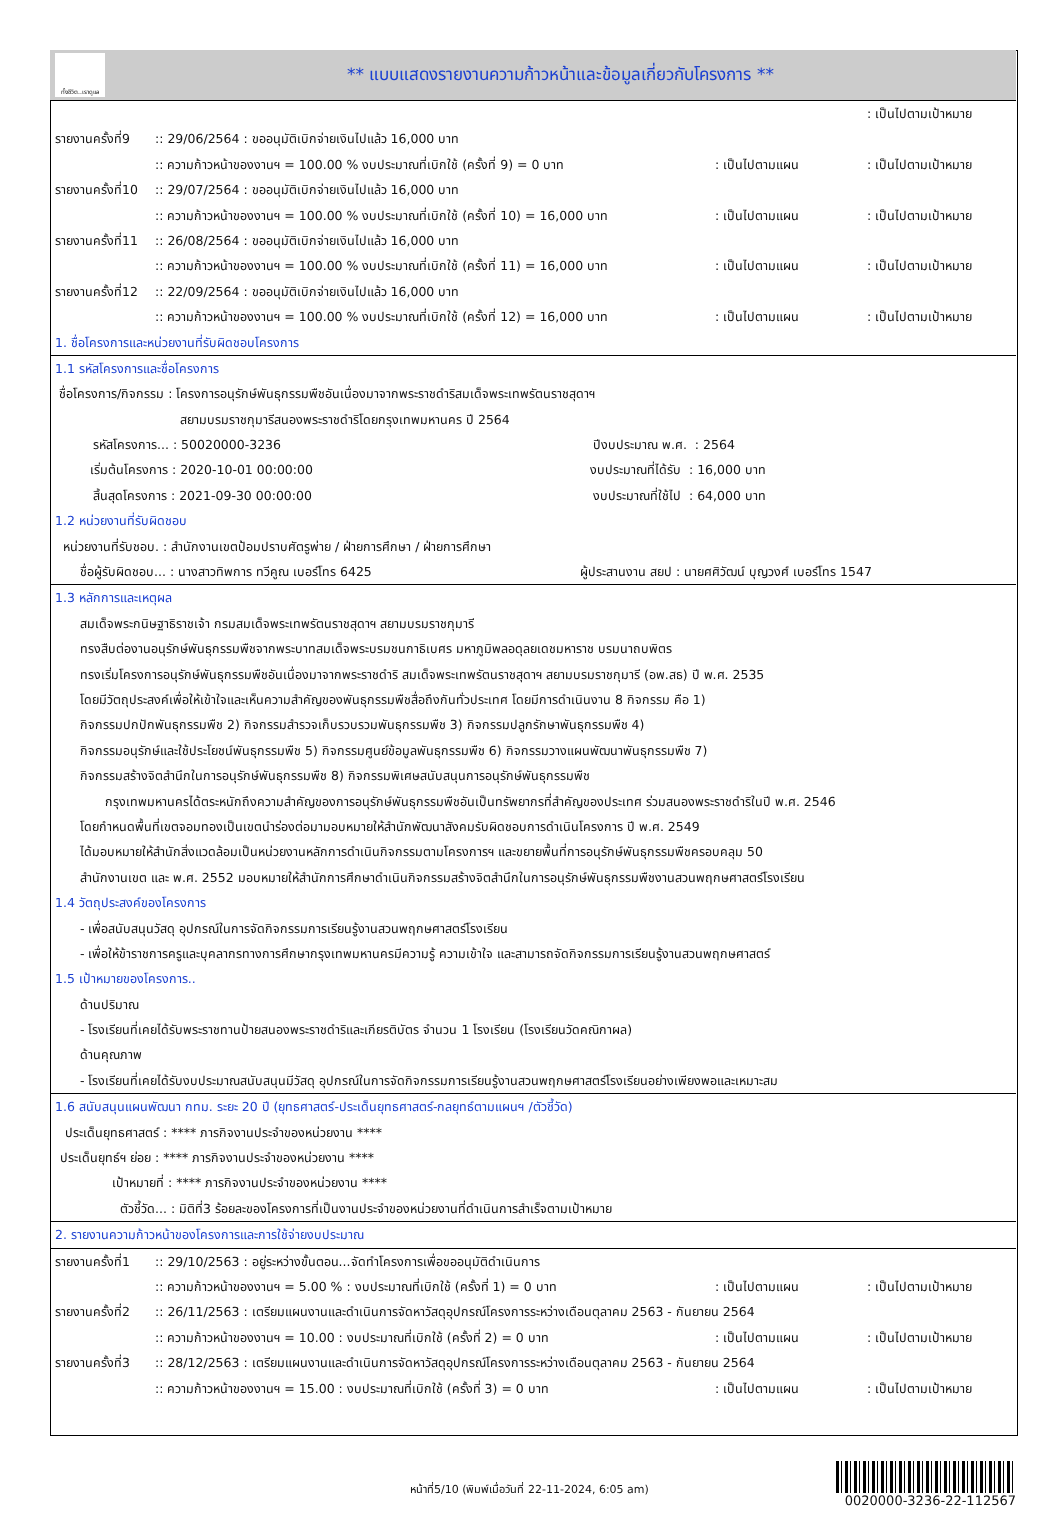ทั้งชีวิต..เราดูแล
** แบบแสดงรายงานความก้าวหน้าและข้อมูลเกี่ยวกับโครงการ **
: เป็นไปตามเป้าหมาย
รายงานครั้งที่9:: 29/06/2564 : ขออนุมัติเบิกจ่ายเงินไปแล้ว 16,000 บาท
:: ความก้าวหน้าของงานฯ = 100.00 % งบประมาณที่เบิกใช้ (ครั้งที่ 9) = 0 บาท: เป็นไปตามแผน: เป็นไปตามเป้าหมาย
รายงานครั้งที่10:: 29/07/2564 : ขออนุมัติเบิกจ่ายเงินไปแล้ว 16,000 บาท
:: ความก้าวหน้าของงานฯ = 100.00 % งบประมาณที่เบิกใช้ (ครั้งที่ 10) = 16,000 บาท: เป็นไปตามแผน: เป็นไปตามเป้าหมาย
รายงานครั้งที่11:: 26/08/2564 : ขออนุมัติเบิกจ่ายเงินไปแล้ว 16,000 บาท
:: ความก้าวหน้าของงานฯ = 100.00 % งบประมาณที่เบิกใช้ (ครั้งที่ 11) = 16,000 บาท: เป็นไปตามแผน: เป็นไปตามเป้าหมาย
รายงานครั้งที่12:: 22/09/2564 : ขออนุมัติเบิกจ่ายเงินไปแล้ว 16,000 บาท
:: ความก้าวหน้าของงานฯ = 100.00 % งบประมาณที่เบิกใช้ (ครั้งที่ 12) = 16,000 บาท: เป็นไปตามแผน: เป็นไปตามเป้าหมาย
1. ชื่อโครงการและหน่วยงานที่รับผิดชอบโครงการ
1.1 รหัสโครงการและชื่อโครงการ
ชื่อโครงการ/กิจกรรม : โครงการอนุรักษ์พันธุกรรมพืชอันเนื่องมาจากพระราชดำริสมเด็จพระเทพรัตนราชสุดาฯ
สยามบรมราชกุมารีสนองพระราชดำริโดยกรุงเทพมหานคร ปี 2564
รหัสโครงการ... : 50020000-3236 ปีงบประมาณ พ.ศ. : 2564
เริ่มต้นโครงการ : 2020-10-01 00:00:00 งบประมาณที่ได้รับ : 16,000 บาท
สิ้นสุดโครงการ : 2021-09-30 00:00:00 งบประมาณที่ใช้ไป : 64,000 บาท
1.2 หน่วยงานที่รับผิดชอบ
หน่วยงานที่รับชอบ. : สำนักงานเขตป้อมปราบศัตรูพ่าย / ฝ่ายการศึกษา / ฝ่ายการศึกษา
ชื่อผู้รับผิดชอบ... : นางสาวทิพการ ทวีคูณ เบอร์โทร 6425 ผู้ประสานงาน สยป : นายศศิวัฒน์ บุญวงศ์ เบอร์โทร 1547
1.3 หลักการและเหตุผล
สมเด็จพระกนิษฐาธิราชเจ้า กรมสมเด็จพระเทพรัตนราชสุดาฯ สยามบรมราชกุมารี
ทรงสืบต่องานอนุรักษ์พันธุกรรมพืชจากพระบาทสมเด็จพระบรมชนกาธิเบศร มหาภูมิพลอดุลยเดชมหาราช บรมนาถบพิตร
ทรงเริ่มโครงการอนุรักษ์พันธุกรรมพืชอันเนื่องมาจากพระราชดำริ สมเด็จพระเทพรัตนราชสุดาฯ สยามบรมราชกุมารี (อพ.สธ) ปี พ.ศ. 2535
โดยมีวัตถุประสงค์เพื่อให้เข้าใจและเห็นความสำคัญของพันธุกรรมพืชสื่อถึงกันทั่วประเทศ โดยมีการดำเนินงาน 8 กิจกรรม คือ 1)
กิจกรรมปกปักพันธุกรรมพืช 2) กิจกรรมสำรวจเก็บรวบรวมพันธุกรรมพืช 3) กิจกรรมปลูกรักษาพันธุกรรมพืช 4)
กิจกรรมอนุรักษ์และใช้ประโยชน์พันธุกรรมพืช 5) กิจกรรมศูนย์ข้อมูลพันธุกรรมพืช 6) กิจกรรมวางแผนพัฒนาพันธุกรรมพืช 7)
กิจกรรมสร้างจิตสำนึกในการอนุรักษ์พันธุกรรมพืช 8) กิจกรรมพิเศษสนับสนุนการอนุรักษ์พันธุกรรมพืช
กรุงเทพมหานครได้ตระหนักถึงความสำคัญของการอนุรักษ์พันธุกรรมพืชอันเป็นทรัพยากรที่สำคัญของประเทศ ร่วมสนองพระราชดำริในปี พ.ศ. 2546
โดยกำหนดพื้นที่เขตจอมทองเป็นเขตนำร่องต่อมามอบหมายให้สำนักพัฒนาสังคมรับผิดชอบการดำเนินโครงการ ปี พ.ศ. 2549
ได้มอบหมายให้สำนักสิ่งแวดล้อมเป็นหน่วยงานหลักการดำเนินกิจกรรมตามโครงการฯ และขยายพื้นที่การอนุรักษ์พันธุกรรมพืชครอบคลุม 50
สำนักงานเขต และ พ.ศ. 2552 มอบหมายให้สำนักการศึกษาดำเนินกิจกรรมสร้างจิตสำนึกในการอนุรักษ์พันธุกรรมพืชงานสวนพฤกษศาสตร์โรงเรียน
1.4 วัตถุประสงค์ของโครงการ
- เพื่อสนับสนุนวัสดุ อุปกรณ์ในการจัดกิจกรรมการเรียนรู้งานสวนพฤกษศาสตร์โรงเรียน
- เพื่อให้ข้าราชการครูและบุคลากรทางการศึกษากรุงเทพมหานครมีความรู้ ความเข้าใจ และสามารถจัดกิจกรรมการเรียนรู้งานสวนพฤกษศาสตร์
1.5 เป้าหมายของโครงการ..
ด้านปริมาณ
- โรงเรียนที่เคยได้รับพระราชทานป้ายสนองพระราชดำริและเกียรติบัตร จำนวน 1 โรงเรียน (โรงเรียนวัดคณิกาผล)
ด้านคุณภาพ
- โรงเรียนที่เคยได้รับงบประมาณสนับสนุนมีวัสดุ อุปกรณ์ในการจัดกิจกรรมการเรียนรู้งานสวนพฤกษศาสตร์โรงเรียนอย่างเพียงพอและเหมาะสม
1.6 สนับสนุนแผนพัฒนา กทม. ระยะ 20 ปี (ยุทธศาสตร์-ประเด็นยุทธศาสตร์-กลยุทธ์ตามแผนฯ /ตัวชี้วัด)
ประเด็นยุทธศาสตร์ : **** ภารกิจงานประจำของหน่วยงาน ****
ประเด็นยุทธ์ฯ ย่อย : **** ภารกิจงานประจำของหน่วยงาน ****
เป้าหมายที่ : **** ภารกิจงานประจำของหน่วยงาน ****
ตัวชี้วัด... : มิติที่3 ร้อยละของโครงการที่เป็นงานประจำของหน่วยงานที่ดำเนินการสำเร็จตามเป้าหมาย
2. รายงานความก้าวหน้าของโครงการและการใช้จ่ายงบประมาณ
รายงานครั้งที่1:: 29/10/2563 : อยู่ระหว่างขั้นตอน...จัดทำโครงการเพื่อขออนุมัติดำเนินการ
:: ความก้าวหน้าของงานฯ = 5.00 % : งบประมาณที่เบิกใช้ (ครั้งที่ 1) = 0 บาท: เป็นไปตามแผน: เป็นไปตามเป้าหมาย
รายงานครั้งที่2:: 26/11/2563 : เตรียมแผนงานและดำเนินการจัดหาวัสดุอุปกรณ์โครงการระหว่างเดือนตุลาคม 2563 - กันยายน 2564
:: ความก้าวหน้าของงานฯ = 10.00 : งบประมาณที่เบิกใช้ (ครั้งที่ 2) = 0 บาท: เป็นไปตามแผน: เป็นไปตามเป้าหมาย
รายงานครั้งที่3:: 28/12/2563 : เตรียมแผนงานและดำเนินการจัดหาวัสดุอุปกรณ์โครงการระหว่างเดือนตุลาคม 2563 - กันยายน 2564
:: ความก้าวหน้าของงานฯ = 15.00 : งบประมาณที่เบิกใช้ (ครั้งที่ 3) = 0 บาท: เป็นไปตามแผน: เป็นไปตามเป้าหมาย
หน้าที่5/10 (พิมพ์เมื่อวันที่ 22-11-2024, 6:05 am)
0020000-3236-22-112567